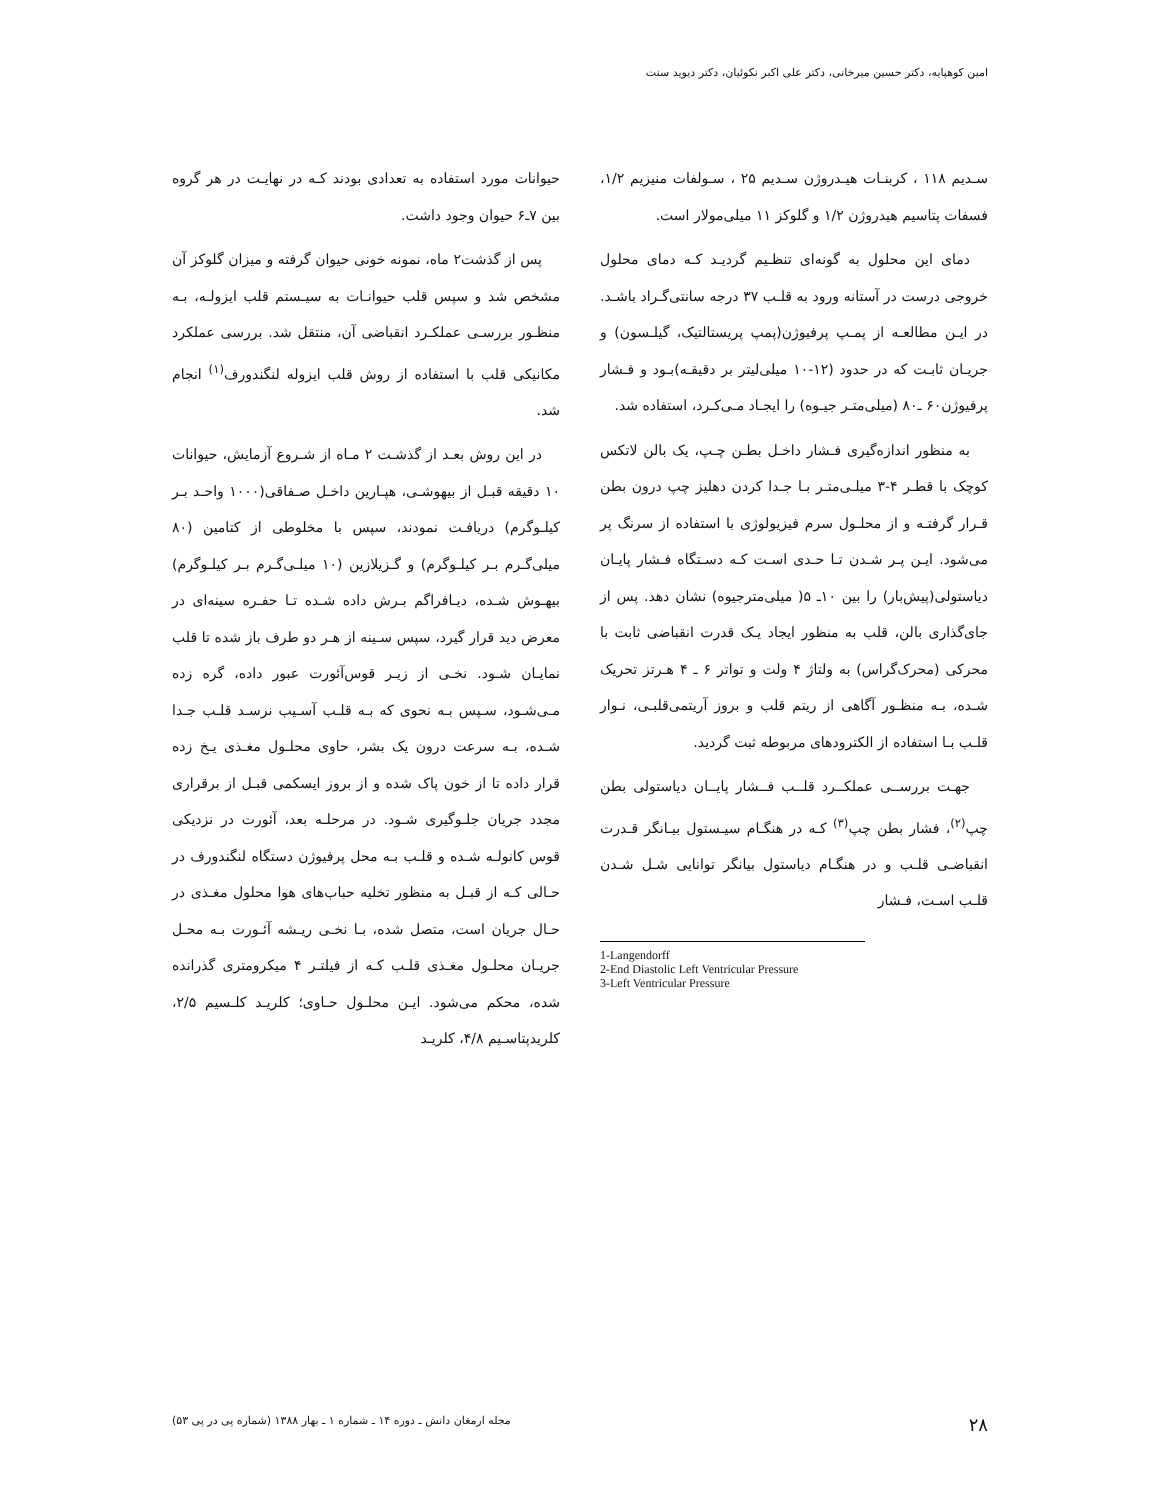امین کوهپایه، دکتر حسین میرخانی، دکتر علی اکبر نکوئیان، دکتر دیوید سنت
حیوانات مورد استفاده به تعدادی بودند کـه در نهایـت در هر گروه بین ۷ـ۶ حیوان وجود داشت.
پس از گذشت۲ ماه، نمونه خونی حیوان گرفته و میزان گلوکز آن مشخص شد و سپس قلب حیوانـات به سیـستم قلب ایزولـه، بـه منظـور بررسـی عملکـرد انقباضی آن، منتقل شد. بررسی عملکرد مکانیکی قلب با استفاده از روش قلب ایزوله لنگندورف<sup>(۱)</sup> انجام شد.
در این روش بعـد از گذشـت ۲ مـاه از شـروع آزمایش، حیوانات ۱۰ دقیقه قبـل از بیهوشـی، هپـارین داخـل صـفاقی(۱۰۰۰ واحـد بـر کیلـوگرم) دریافـت نمودند، سپس با مخلوطی از کتامین (۸۰ میلی‌گـرم بـر کیلـوگرم) و گـزیلازین (۱۰ میلـی‌گـرم بـر کیلـوگرم) بیهـوش شـده، دیـافراگم بـرش داده شـده تـا حفـره سینه‌ای در معرض دید قرار گیرد، سپس سـینه از هـر دو طرف باز شده تا قلب نمایـان شـود. نخـی از زیـر قوس‌آئورت عبور داده، گره زده مـی‌شـود، سـپس بـه نحوی که بـه قلـب آسـیب نرسـد قلـب جـدا شـده، بـه سرعت درون یک بشر، حاوی محلـول مغـذی یـخ زده قرار داده تا از خون پاک شده و از بروز ایسکمی قبـل از برقراری مجدد جریان جلـوگیری شـود. در مرحلـه بعد، آئورت در نزدیکی قوس کانولـه شـده و قلـب بـه محل پرفیوژن دستگاه لنگندورف در حـالی کـه از قبـل به منظور تخلیه حباب‌های هوا محلول مغـذی در حـال جریان است، متصل شده، بـا نخـی ریـشه آئـورت بـه محـل جریـان محلـول مغـذی قلـب کـه از فیلتـر ۴ میکرومتری گذرانده شده، محکم می‌شود. ایـن محلـول حـاوی؛ کلریـد کلـسیم ۲/۵، کلریدپتاسـیم ۴/۸، کلریـد
سـدیم ۱۱۸ ، کربنـات هیـدروژن سـدیم ۲۵ ، سـولفات منیزیم ۱/۲، فسفات پتاسیم هیدروژن ۱/۲ و گلوکز ۱۱ میلی‌مولار است.
دمای این محلول به گونه‌ای تنظـیم گردیـد کـه دمای محلول خروجی درست در آستانه ورود به قلـب ۳۷ درجه سانتی‌گـراد باشـد. در ایـن مطالعـه از پمـپ پرفیوژن(پمپ پریستالتیک، گیلـسون) و جریـان ثابـت که در حدود (۱۲-۱۰ میلی‌لیتر بر دقیقـه)بـود و فـشار پرفیوژن۶۰ ـ۸۰ (میلی‌متـر جیـوه) را ایجـاد مـی‌کـرد، استفاده شد.
به منظور اندازه‌گیری فـشار داخـل بطـن چـپ، یک بالن لاتکس کوچک با قطـر ۴-۳ میلـی‌متـر بـا جـدا کردن دهلیز چپ درون بطن قـرار گرفتـه و از محلـول سرم فیزیولوژی با استفاده از سرنگ پر می‌شود. ایـن پـر شـدن تـا حـدی اسـت کـه دسـتگاه فـشار پایـان دیاستولی(پیش‌بار) را بین ۱۰ـ ۵( میلی‌مترجیوه) نشان دهد. پس از جای‌گذاری بالن، قلب به منظور ایجاد یـک قدرت انقباضی ثابت با محرکی (محرک‌گراس) به ولتاژ ۴ ولت و تواتر ۶ ـ ۴ هـرتز تحریک شـده، بـه منظـور آگاهی از ریتم قلب و بروز آریتمی‌قلبـی، نـوار قلـب بـا استفاده از الکترودهای مربوطه ثبت گردید.
جهـت بررســی عملکــرد قلــب فــشار پایــان دیاستولی بطن چپ<sup>(۲)</sup>، فشار بطن چپ<sup>(۳)</sup> کـه در هنگـام سیـستول بیـانگر قـدرت انقباضـی قلـب و در هنگـام دیاستول بیانگر توانایی شـل شـدن قلـب اسـت، فـشار
1-Langendorff
2-End Diastolic Left Ventricular Pressure
3-Left Ventricular Pressure
۲۸ مجله ارمغان دانش ـ دوره ۱۴ ـ شماره ۱ ـ بهار ۱۳۸۸ (شماره پی در پی ۵۳)